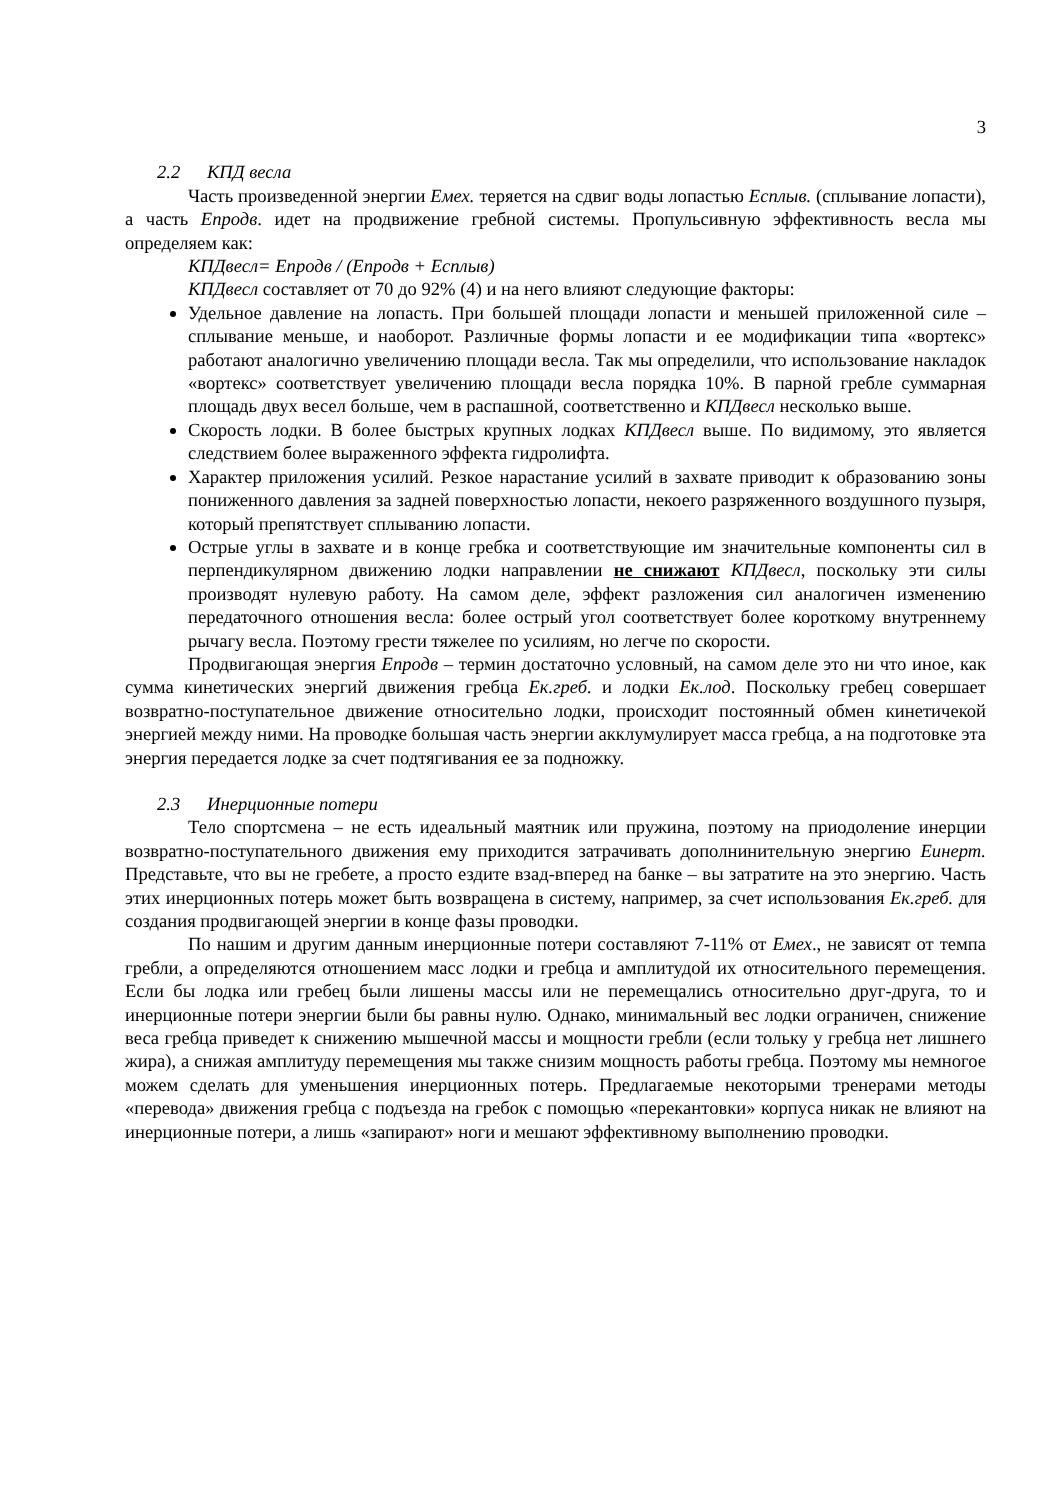3
2.2 КПД весла
Часть произведенной энергии Емех. теряется на сдвиг воды лопастью Есплыв. (сплывание лопасти), а часть Епродв. идет на продвижение гребной системы. Пропульсивную эффективность весла мы определяем как:
КПДвесл= Епродв / (Епродв + Есплыв)
КПДвесл составляет от 70 до 92% (4) и на него влияют следующие факторы:
Удельное давление на лопасть. При большей площади лопасти и меньшей приложенной силе – сплывание меньше, и наоборот. Различные формы лопасти и ее модификации типа «вортекс» работают аналогично увеличению площади весла. Так мы определили, что использование накладок «вортекс» соответствует увеличению площади весла порядка 10%. В парной гребле суммарная площадь двух весел больше, чем в распашной, соответственно и КПДвесл несколько выше.
Скорость лодки. В более быстрых крупных лодках КПДвесл выше. По видимому, это является следствием более выраженного эффекта гидролифта.
Характер приложения усилий. Резкое нарастание усилий в захвате приводит к образованию зоны пониженного давления за задней поверхностью лопасти, некоего разряженного воздушного пузыря, который препятствует сплыванию лопасти.
Острые углы в захвате и в конце гребка и соответствующие им значительные компоненты сил в перпендикулярном движению лодки направлении не снижают КПДвесл, поскольку эти силы производят нулевую работу. На самом деле, эффект разложения сил аналогичен изменению передаточного отношения весла: более острый угол соответствует более короткому внутреннему рычагу весла. Поэтому грести тяжелее по усилиям, но легче по скорости.
Продвигающая энергия Епродв – термин достаточно условный, на самом деле это ни что иное, как сумма кинетических энергий движения гребца Ек.греб. и лодки Ек.лод. Поскольку гребец совершает возвратно-поступательное движение относительно лодки, происходит постоянный обмен кинетичекой энергией между ними. На проводке большая часть энергии акклумулирует масса гребца, а на подготовке эта энергия передается лодке за счет подтягивания ее за подножку.
2.3 Инерционные потери
Тело спортсмена – не есть идеальный маятник или пружина, поэтому на приодоление инерции возвратно-поступательного движения ему приходится затрачивать дополнинительную энергию Еинерт. Представьте, что вы не гребете, а просто ездите взад-вперед на банке – вы затратите на это энергию. Часть этих инерционных потерь может быть возвращена в систему, например, за счет использования Ек.греб. для создания продвигающей энергии в конце фазы проводки.
По нашим и другим данным инерционные потери составляют 7-11% от Емех., не зависят от темпа гребли, а определяются отношением масс лодки и гребца и амплитудой их относительного перемещения. Если бы лодка или гребец были лишены массы или не перемещались относительно друг-друга, то и инерционные потери энергии были бы равны нулю. Однако, минимальный вес лодки ограничен, снижение веса гребца приведет к снижению мышечной массы и мощности гребли (если тольку у гребца нет лишнего жира), а снижая амплитуду перемещения мы также снизим мощность работы гребца. Поэтому мы немногое можем сделать для уменьшения инерционных потерь. Предлагаемые некоторыми тренерами методы «перевода» движения гребца с подъезда на гребок с помощью «перекантовки» корпуса никак не влияют на инерционные потери, а лишь «запирают» ноги и мешают эффективному выполнению проводки.